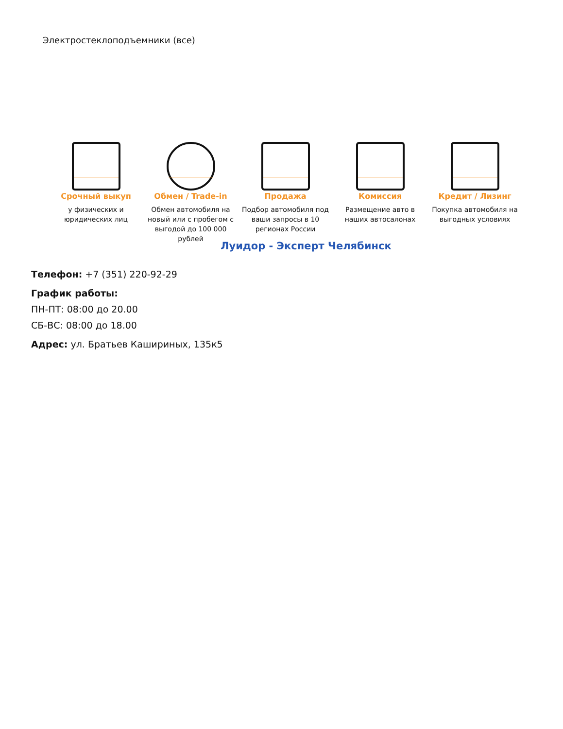Электростеклоподъемники (все)
Срочный выкуп
у физических и юридических лиц
Обмен / Trade-in
Обмен автомобиля на новый или с пробегом с выгодой до 100 000 рублей
Продажа
Подбор автомобиля под ваши запросы в 10 регионах России
Комиссия
Размещение авто в наших автосалонах
Кредит / Лизинг
Покупка автомобиля на выгодных условиях
Луидор - Эксперт Челябинск
Телефон: +7 (351) 220-92-29
График работы:
ПН-ПТ: 08:00 до 20.00
СБ-ВС: 08:00 до 18.00
Адрес: ул. Братьев Кашириных, 135к5